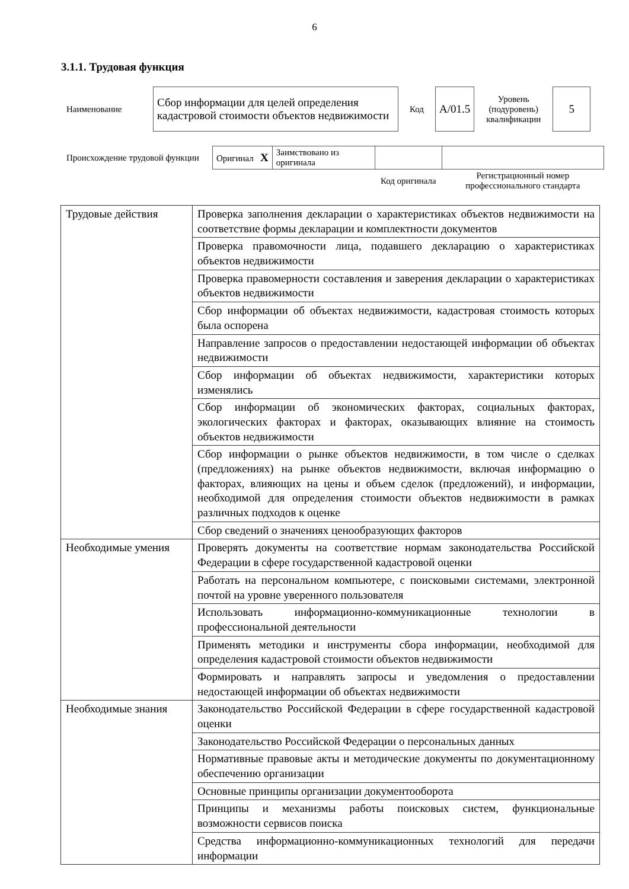6
3.1.1. Трудовая функция
| Наименование | Сбор информации для целей определения кадастровой стоимости объектов недвижимости | Код | A/01.5 | Уровень (подуровень) квалификации | 5 |
| Происхождение трудовой функции | Оригинал X | Заимствовано из оригинала | | |
| | | | Код оригинала | Регистрационный номер профессионального стандарта |
| Трудовые действия | Проверка заполнения декларации о характеристиках объектов недвижимости на соответствие формы декларации и комплектности документов |
| | Проверка правомочности лица, подавшего декларацию о характеристиках объектов недвижимости |
| | Проверка правомерности составления и заверения декларации о характеристиках объектов недвижимости |
| | Сбор информации об объектах недвижимости, кадастровая стоимость которых была оспорена |
| | Направление запросов о предоставлении недостающей информации об объектах недвижимости |
| | Сбор информации об объектах недвижимости, характеристики которых изменялись |
| | Сбор информации об экономических факторах, социальных факторах, экологических факторах и факторах, оказывающих влияние на стоимость объектов недвижимости |
| | Сбор информации о рынке объектов недвижимости, в том числе о сделках (предложениях) на рынке объектов недвижимости, включая информацию о факторах, влияющих на цены и объем сделок (предложений), и информации, необходимой для определения стоимости объектов недвижимости в рамках различных подходов к оценке |
| | Сбор сведений о значениях ценообразующих факторов |
| Необходимые умения | Проверять документы на соответствие нормам законодательства Российской Федерации в сфере государственной кадастровой оценки |
| | Работать на персональном компьютере, с поисковыми системами, электронной почтой на уровне уверенного пользователя |
| | Использовать информационно-коммуникационные технологии в профессиональной деятельности |
| | Применять методики и инструменты сбора информации, необходимой для определения кадастровой стоимости объектов недвижимости |
| | Формировать и направлять запросы и уведомления о предоставлении недостающей информации об объектах недвижимости |
| Необходимые знания | Законодательство Российской Федерации в сфере государственной кадастровой оценки |
| | Законодательство Российской Федерации о персональных данных |
| | Нормативные правовые акты и методические документы по документационному обеспечению организации |
| | Основные принципы организации документооборота |
| | Принципы и механизмы работы поисковых систем, функциональные возможности сервисов поиска |
| | Средства информационно-коммуникационных технологий для передачи информации |